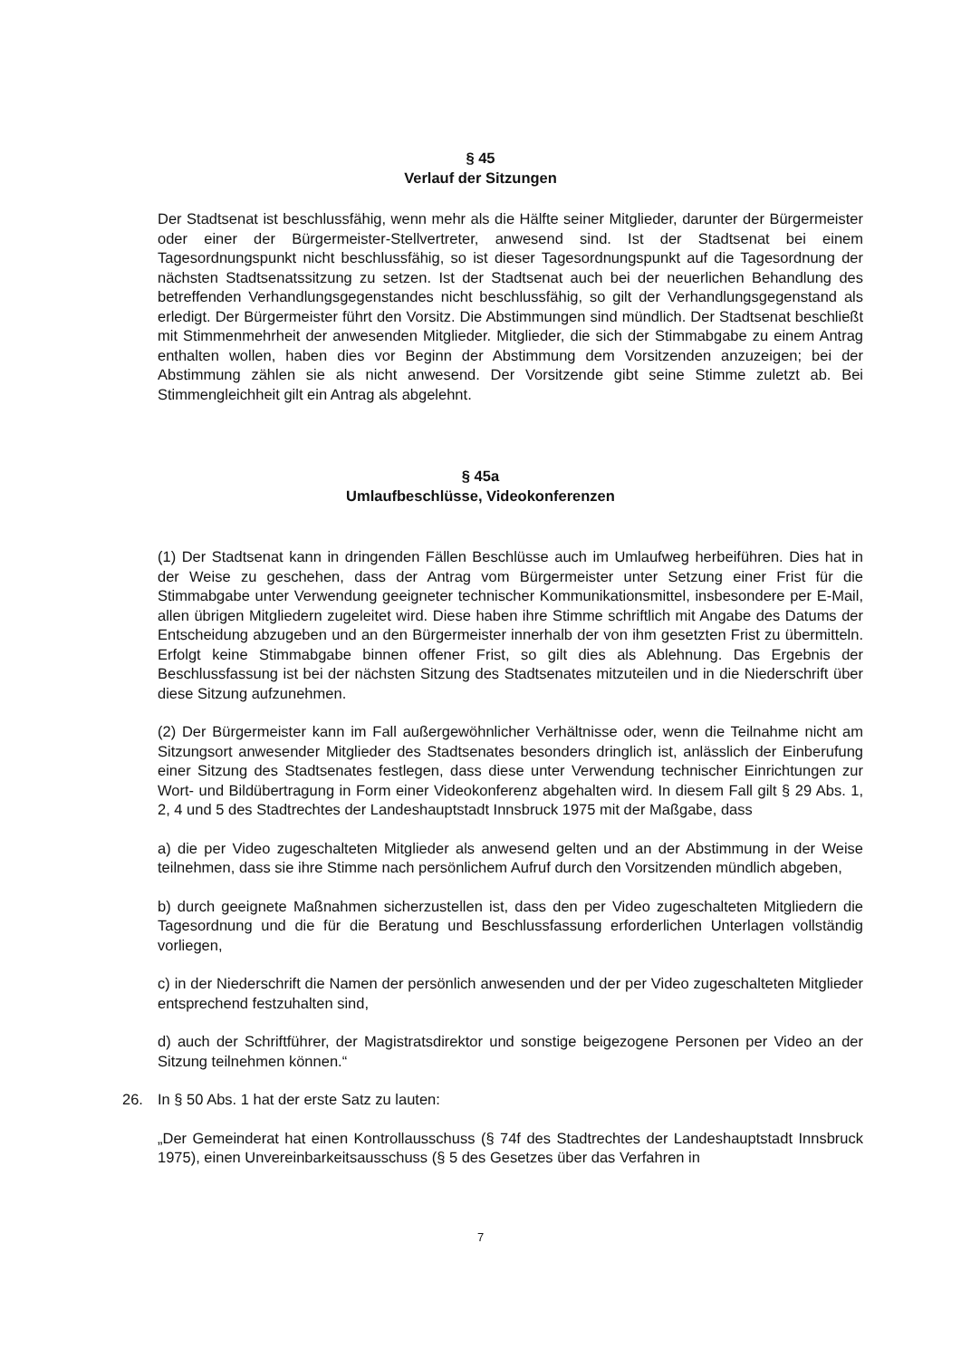§ 45
Verlauf der Sitzungen
Der Stadtsenat ist beschlussfähig, wenn mehr als die Hälfte seiner Mitglieder, darunter der Bürgermeister oder einer der Bürgermeister-Stellvertreter, anwesend sind. Ist der Stadtsenat bei einem Tagesordnungspunkt nicht beschlussfähig, so ist dieser Tagesordnungspunkt auf die Tagesordnung der nächsten Stadtsenatssitzung zu setzen. Ist der Stadtsenat auch bei der neuerlichen Behandlung des betreffenden Verhandlungsgegenstandes nicht beschlussfähig, so gilt der Verhandlungsgegenstand als erledigt. Der Bürgermeister führt den Vorsitz. Die Abstimmungen sind mündlich. Der Stadtsenat beschließt mit Stimmenmehrheit der anwesenden Mitglieder. Mitglieder, die sich der Stimmabgabe zu einem Antrag enthalten wollen, haben dies vor Beginn der Abstimmung dem Vorsitzenden anzuzeigen; bei der Abstimmung zählen sie als nicht anwesend. Der Vorsitzende gibt seine Stimme zuletzt ab. Bei Stimmengleichheit gilt ein Antrag als abgelehnt.
§ 45a
Umlaufbeschlüsse, Videokonferenzen
(1) Der Stadtsenat kann in dringenden Fällen Beschlüsse auch im Umlaufweg herbeiführen. Dies hat in der Weise zu geschehen, dass der Antrag vom Bürgermeister unter Setzung einer Frist für die Stimmabgabe unter Verwendung geeigneter technischer Kommunikationsmittel, insbesondere per E-Mail, allen übrigen Mitgliedern zugeleitet wird. Diese haben ihre Stimme schriftlich mit Angabe des Datums der Entscheidung abzugeben und an den Bürgermeister innerhalb der von ihm gesetzten Frist zu übermitteln. Erfolgt keine Stimmabgabe binnen offener Frist, so gilt dies als Ablehnung. Das Ergebnis der Beschlussfassung ist bei der nächsten Sitzung des Stadtsenates mitzuteilen und in die Niederschrift über diese Sitzung aufzunehmen.
(2) Der Bürgermeister kann im Fall außergewöhnlicher Verhältnisse oder, wenn die Teilnahme nicht am Sitzungsort anwesender Mitglieder des Stadtsenates besonders dringlich ist, anlässlich der Einberufung einer Sitzung des Stadtsenates festlegen, dass diese unter Verwendung technischer Einrichtungen zur Wort- und Bildübertragung in Form einer Videokonferenz abgehalten wird. In diesem Fall gilt § 29 Abs. 1, 2, 4 und 5 des Stadtrechtes der Landeshauptstadt Innsbruck 1975 mit der Maßgabe, dass
a) die per Video zugeschalteten Mitglieder als anwesend gelten und an der Abstimmung in der Weise teilnehmen, dass sie ihre Stimme nach persönlichem Aufruf durch den Vorsitzenden mündlich abgeben,
b) durch geeignete Maßnahmen sicherzustellen ist, dass den per Video zugeschalteten Mitgliedern die Tagesordnung und die für die Beratung und Beschlussfassung erforderlichen Unterlagen vollständig vorliegen,
c) in der Niederschrift die Namen der persönlich anwesenden und der per Video zugeschalteten Mitglieder entsprechend festzuhalten sind,
d) auch der Schriftführer, der Magistratsdirektor und sonstige beigezogene Personen per Video an der Sitzung teilnehmen können.“
26. In § 50 Abs. 1 hat der erste Satz zu lauten:
„Der Gemeinderat hat einen Kontrollausschuss (§ 74f des Stadtrechtes der Landeshauptstadt Innsbruck 1975), einen Unvereinbarkeitsausschuss (§ 5 des Gesetzes über das Verfahren in
7